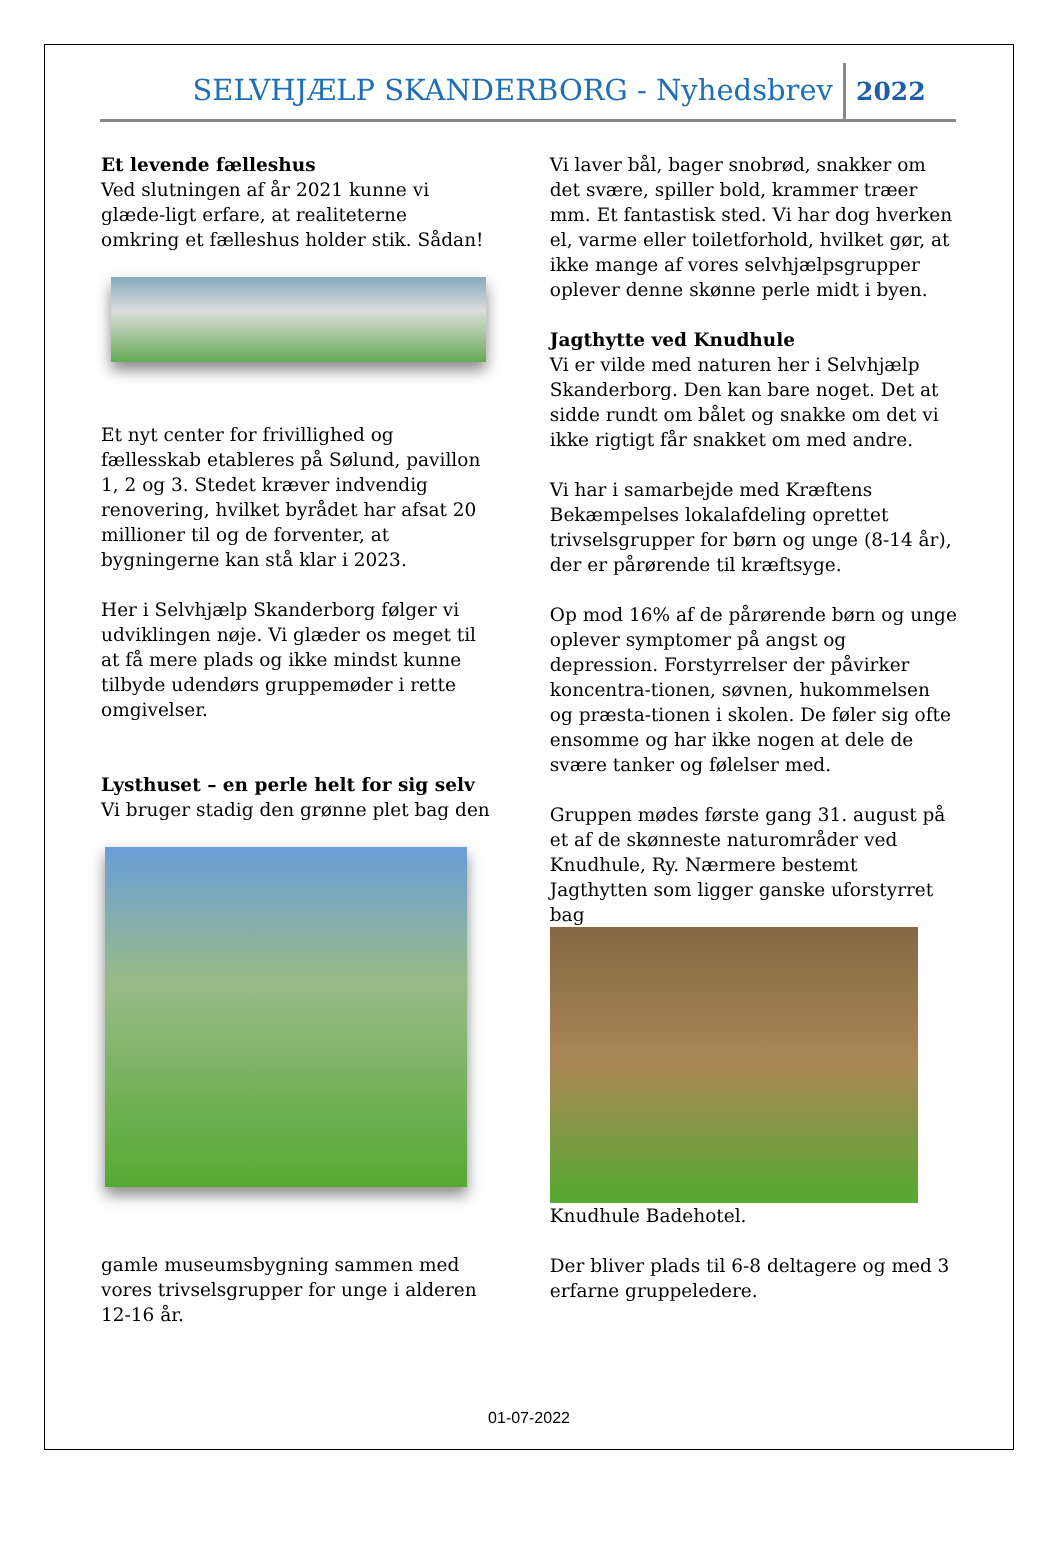SELVHJÆLP SKANDERBORG - Nyhedsbrev
2022
Et levende fælleshus
Ved slutningen af år 2021 kunne vi glæde-ligt erfare, at realiteterne omkring et fælleshus holder stik. Sådan!
Et nyt center for frivillighed og fællesskab etableres på Sølund, pavillon 1, 2 og 3. Stedet kræver indvendig renovering, hvilket byrådet har afsat 20 millioner til og de forventer, at bygningerne kan stå klar i 2023.
Her i Selvhjælp Skanderborg følger vi udviklingen nøje. Vi glæder os meget til at få mere plads og ikke mindst kunne tilbyde udendørs gruppemøder i rette omgivelser.
Lysthuset – en perle helt for sig selv
Vi bruger stadig den grønne plet bag den
gamle museumsbygning sammen med vores trivselsgrupper for unge i alderen 12-16 år.
Vi laver bål, bager snobrød, snakker om det svære, spiller bold, krammer træer mm. Et fantastisk sted. Vi har dog hverken el, varme eller toiletforhold, hvilket gør, at ikke mange af vores selvhjælpsgrupper oplever denne skønne perle midt i byen.
Jagthytte ved Knudhule
Vi er vilde med naturen her i Selvhjælp Skanderborg. Den kan bare noget. Det at sidde rundt om bålet og snakke om det vi ikke rigtigt får snakket om med andre.
Vi har i samarbejde med Kræftens Bekæmpelses lokalafdeling oprettet trivselsgrupper for børn og unge (8-14 år), der er pårørende til kræftsyge.
Op mod 16% af de pårørende børn og unge oplever symptomer på angst og depression. Forstyrrelser der påvirker koncentra-tionen, søvnen, hukommelsen og præsta-tionen i skolen. De føler sig ofte ensomme og har ikke nogen at dele de svære tanker og følelser med.
Gruppen mødes første gang 31. august på et af de skønneste naturområder ved Knudhule, Ry. Nærmere bestemt Jagthytten som ligger ganske uforstyrret bag
Knudhule Badehotel.
Der bliver plads til 6-8 deltagere og med 3 erfarne gruppeledere.
01-07-2022